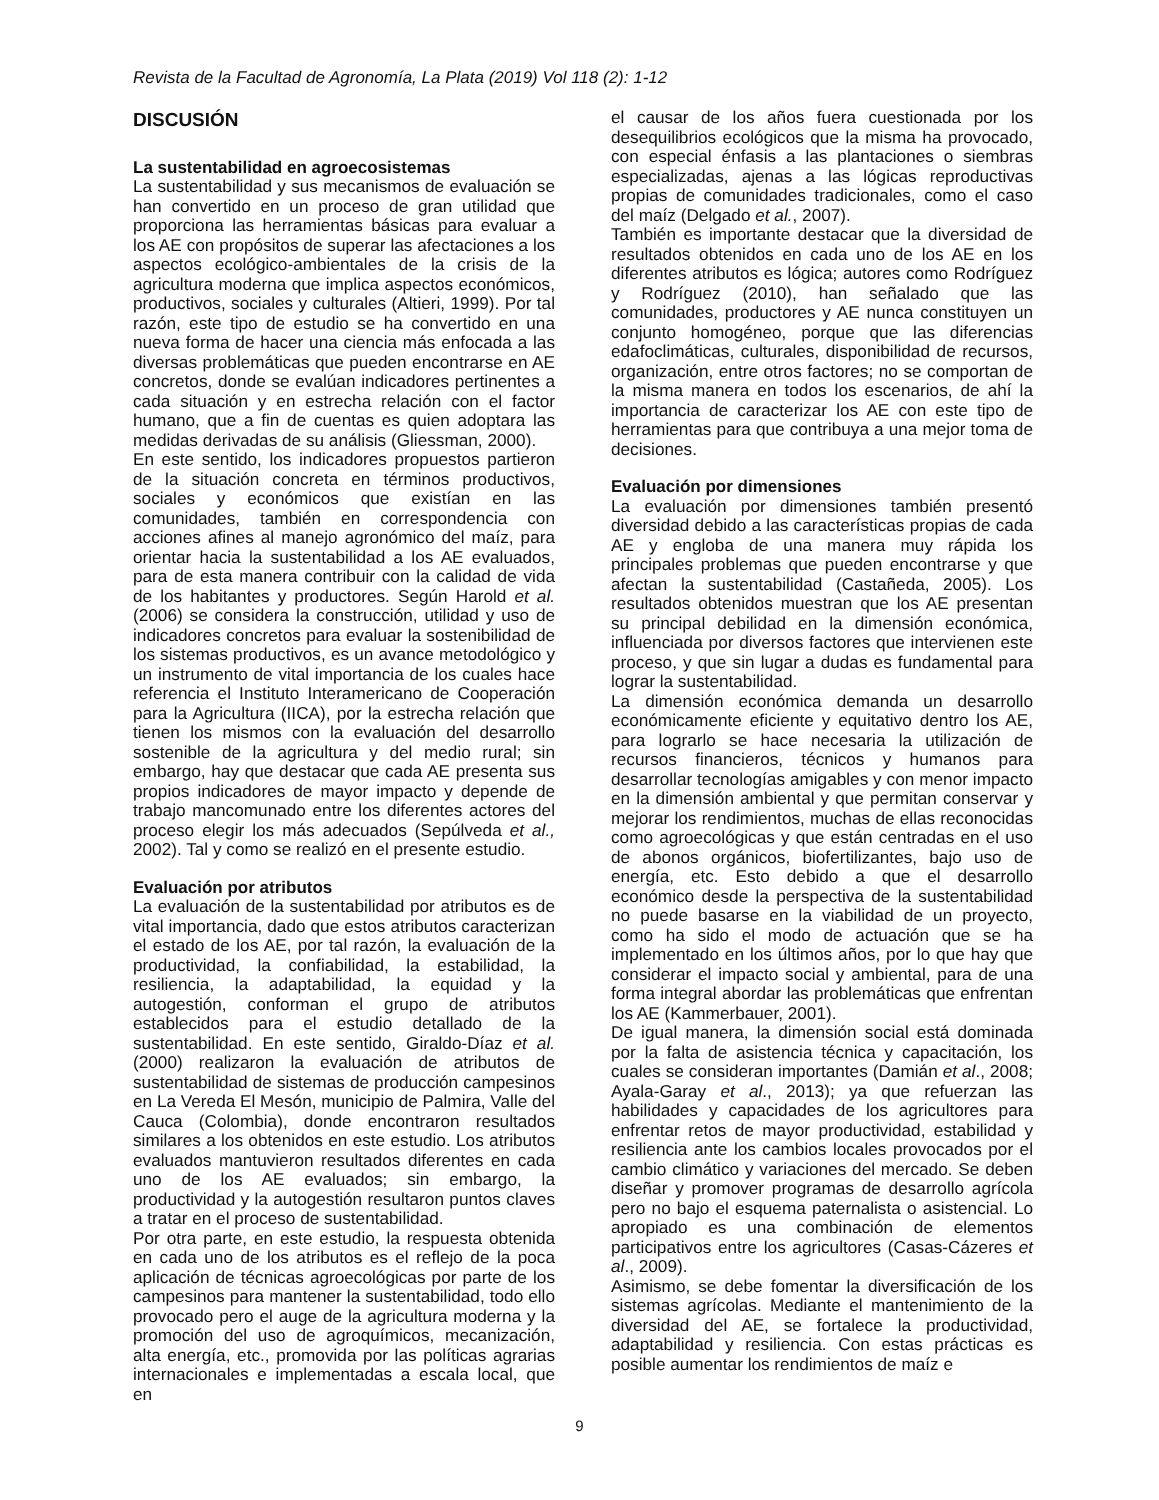Revista de la Facultad de Agronomía, La Plata (2019) Vol 118 (2): 1-12
DISCUSIÓN
La sustentabilidad en agroecosistemas
La sustentabilidad y sus mecanismos de evaluación se han convertido en un proceso de gran utilidad que proporciona las herramientas básicas para evaluar a los AE con propósitos de superar las afectaciones a los aspectos ecológico-ambientales de la crisis de la agricultura moderna que implica aspectos económicos, productivos, sociales y culturales (Altieri, 1999). Por tal razón, este tipo de estudio se ha convertido en una nueva forma de hacer una ciencia más enfocada a las diversas problemáticas que pueden encontrarse en AE concretos, donde se evalúan indicadores pertinentes a cada situación y en estrecha relación con el factor humano, que a fin de cuentas es quien adoptara las medidas derivadas de su análisis (Gliessman, 2000).
En este sentido, los indicadores propuestos partieron de la situación concreta en términos productivos, sociales y económicos que existían en las comunidades, también en correspondencia con acciones afines al manejo agronómico del maíz, para orientar hacia la sustentabilidad a los AE evaluados, para de esta manera contribuir con la calidad de vida de los habitantes y productores. Según Harold et al. (2006) se considera la construcción, utilidad y uso de indicadores concretos para evaluar la sostenibilidad de los sistemas productivos, es un avance metodológico y un instrumento de vital importancia de los cuales hace referencia el Instituto Interamericano de Cooperación para la Agricultura (IICA), por la estrecha relación que tienen los mismos con la evaluación del desarrollo sostenible de la agricultura y del medio rural; sin embargo, hay que destacar que cada AE presenta sus propios indicadores de mayor impacto y depende de trabajo mancomunado entre los diferentes actores del proceso elegir los más adecuados (Sepúlveda et al., 2002). Tal y como se realizó en el presente estudio.
Evaluación por atributos
La evaluación de la sustentabilidad por atributos es de vital importancia, dado que estos atributos caracterizan el estado de los AE, por tal razón, la evaluación de la productividad, la confiabilidad, la estabilidad, la resiliencia, la adaptabilidad, la equidad y la autogestión, conforman el grupo de atributos establecidos para el estudio detallado de la sustentabilidad. En este sentido, Giraldo-Díaz et al. (2000) realizaron la evaluación de atributos de sustentabilidad de sistemas de producción campesinos en La Vereda El Mesón, municipio de Palmira, Valle del Cauca (Colombia), donde encontraron resultados similares a los obtenidos en este estudio. Los atributos evaluados mantuvieron resultados diferentes en cada uno de los AE evaluados; sin embargo, la productividad y la autogestión resultaron puntos claves a tratar en el proceso de sustentabilidad.
Por otra parte, en este estudio, la respuesta obtenida en cada uno de los atributos es el reflejo de la poca aplicación de técnicas agroecológicas por parte de los campesinos para mantener la sustentabilidad, todo ello provocado pero el auge de la agricultura moderna y la promoción del uso de agroquímicos, mecanización, alta energía, etc., promovida por las políticas agrarias internacionales e implementadas a escala local, que en
el causar de los años fuera cuestionada por los desequilibrios ecológicos que la misma ha provocado, con especial énfasis a las plantaciones o siembras especializadas, ajenas a las lógicas reproductivas propias de comunidades tradicionales, como el caso del maíz (Delgado et al., 2007).
También es importante destacar que la diversidad de resultados obtenidos en cada uno de los AE en los diferentes atributos es lógica; autores como Rodríguez y Rodríguez (2010), han señalado que las comunidades, productores y AE nunca constituyen un conjunto homogéneo, porque que las diferencias edafoclimáticas, culturales, disponibilidad de recursos, organización, entre otros factores; no se comportan de la misma manera en todos los escenarios, de ahí la importancia de caracterizar los AE con este tipo de herramientas para que contribuya a una mejor toma de decisiones.
Evaluación por dimensiones
La evaluación por dimensiones también presentó diversidad debido a las características propias de cada AE y engloba de una manera muy rápida los principales problemas que pueden encontrarse y que afectan la sustentabilidad (Castañeda, 2005). Los resultados obtenidos muestran que los AE presentan su principal debilidad en la dimensión económica, influenciada por diversos factores que intervienen este proceso, y que sin lugar a dudas es fundamental para lograr la sustentabilidad.
La dimensión económica demanda un desarrollo económicamente eficiente y equitativo dentro los AE, para lograrlo se hace necesaria la utilización de recursos financieros, técnicos y humanos para desarrollar tecnologías amigables y con menor impacto en la dimensión ambiental y que permitan conservar y mejorar los rendimientos, muchas de ellas reconocidas como agroecológicas y que están centradas en el uso de abonos orgánicos, biofertilizantes, bajo uso de energía, etc. Esto debido a que el desarrollo económico desde la perspectiva de la sustentabilidad no puede basarse en la viabilidad de un proyecto, como ha sido el modo de actuación que se ha implementado en los últimos años, por lo que hay que considerar el impacto social y ambiental, para de una forma integral abordar las problemáticas que enfrentan los AE (Kammerbauer, 2001).
De igual manera, la dimensión social está dominada por la falta de asistencia técnica y capacitación, los cuales se consideran importantes (Damián et al., 2008; Ayala-Garay et al., 2013); ya que refuerzan las habilidades y capacidades de los agricultores para enfrentar retos de mayor productividad, estabilidad y resiliencia ante los cambios locales provocados por el cambio climático y variaciones del mercado. Se deben diseñar y promover programas de desarrollo agrícola pero no bajo el esquema paternalista o asistencial. Lo apropiado es una combinación de elementos participativos entre los agricultores (Casas-Cázeres et al., 2009).
Asimismo, se debe fomentar la diversificación de los sistemas agrícolas. Mediante el mantenimiento de la diversidad del AE, se fortalece la productividad, adaptabilidad y resiliencia. Con estas prácticas es posible aumentar los rendimientos de maíz e
9